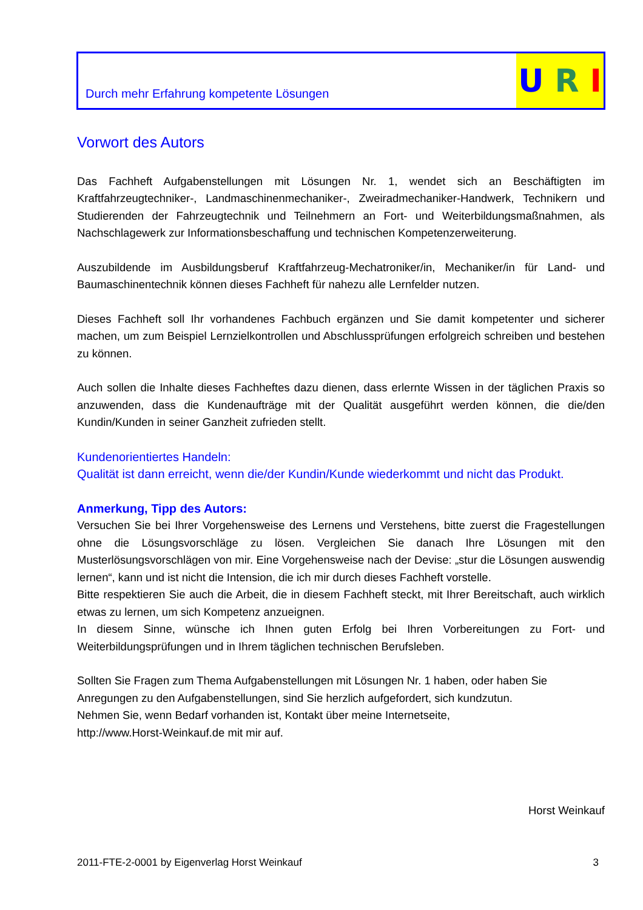Durch mehr Erfahrung kompetente Lösungen
U R I
Vorwort des Autors
Das Fachheft Aufgabenstellungen mit Lösungen Nr. 1, wendet sich an Beschäftigten im Kraftfahrzeugtechniker-, Landmaschinenmechaniker-, Zweiradmechaniker-Handwerk, Technikern und Studierenden der Fahrzeugtechnik und Teilnehmern an Fort- und Weiterbildungsmaßnahmen, als Nachschlagewerk zur Informationsbeschaffung und technischen Kompetenzerweiterung.
Auszubildende im Ausbildungsberuf Kraftfahrzeug-Mechatroniker/in, Mechaniker/in für Land- und Baumaschinentechnik können dieses Fachheft für nahezu alle Lernfelder nutzen.
Dieses Fachheft soll Ihr vorhandenes Fachbuch ergänzen und Sie damit kompetenter und sicherer machen, um zum Beispiel Lernzielkontrollen und Abschlussprüfungen erfolgreich schreiben und bestehen zu können.
Auch sollen die Inhalte dieses Fachheftes dazu dienen, dass erlernte Wissen in der täglichen Praxis so anzuwenden, dass die Kundenaufträge mit der Qualität ausgeführt werden können, die die/den Kundin/Kunden in seiner Ganzheit zufrieden stellt.
Kundenorientiertes Handeln:
Qualität ist dann erreicht, wenn die/der Kundin/Kunde wiederkommt und nicht das Produkt.
Anmerkung, Tipp des Autors:
Versuchen Sie bei Ihrer Vorgehensweise des Lernens und Verstehens, bitte zuerst die Fragestellungen ohne die Lösungsvorschläge zu lösen. Vergleichen Sie danach Ihre Lösungen mit den Musterlösungsvorschlägen von mir. Eine Vorgehensweise nach der Devise: „stur die Lösungen auswendig lernen“, kann und ist nicht die Intension, die ich mir durch dieses Fachheft vorstelle.
Bitte respektieren Sie auch die Arbeit, die in diesem Fachheft steckt, mit Ihrer Bereitschaft, auch wirklich etwas zu lernen, um sich Kompetenz anzueignen.
In diesem Sinne, wünsche ich Ihnen guten Erfolg bei Ihren Vorbereitungen zu Fort- und Weiterbildungsprüfungen und in Ihrem täglichen technischen Berufsleben.
Sollten Sie Fragen zum Thema Aufgabenstellungen mit Lösungen Nr. 1 haben, oder haben Sie Anregungen zu den Aufgabenstellungen, sind Sie herzlich aufgefordert, sich kundzutun.
Nehmen Sie, wenn Bedarf vorhanden ist, Kontakt über meine Internetseite,
http://www.Horst-Weinkauf.de mit mir auf.
Horst Weinkauf
2011-FTE-2-0001 by Eigenverlag Horst Weinkauf 3